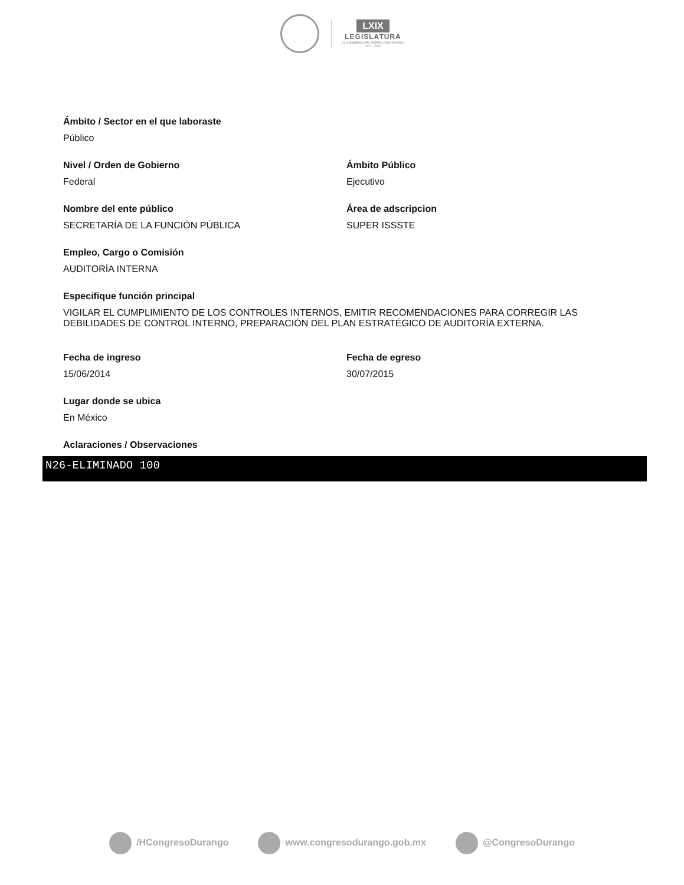LXIX
LEGISLATURA
H. CONGRESO DEL ESTADO DE DURANGO
2021 - 2024
Ámbito / Sector en el que laboraste
Público
Nivel / Orden de Gobierno
Federal
Ámbito Público
Ejecutivo
Nombre del ente público
SECRETARÍA DE LA FUNCIÓN PÚBLICA
Área de adscripcion
SUPER ISSSTE
Empleo, Cargo o Comisión
AUDITORÍA INTERNA
Especifique función principal
VIGILAR EL CUMPLIMIENTO DE LOS CONTROLES INTERNOS, EMITIR RECOMENDACIONES PARA CORREGIR LAS DEBILIDADES DE CONTROL INTERNO, PREPARACIÓN DEL PLAN ESTRATÉGICO DE AUDITORÍA EXTERNA.
Fecha de ingreso
15/06/2014
Fecha de egreso
30/07/2015
Lugar donde se ubica
En México
Aclaraciones / Observaciones
N26-ELIMINADO 100
/HCongresoDurango www.congresodurango.gob.mx @CongresoDurango